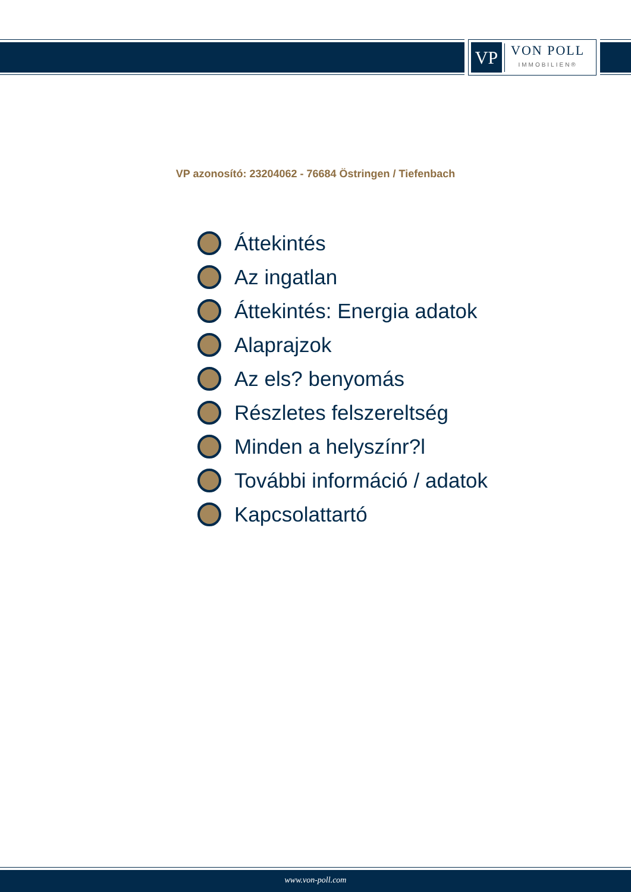VP
VON POLL
IMMOBILIEN®
VP azonosító: 23204062 - 76684 Östringen / Tiefenbach
Áttekintés
Az ingatlan
Áttekintés: Energia adatok
Alaprajzok
Az els? benyomás
Részletes felszereltség
Minden a helyszínr?l
További információ / adatok
Kapcsolattartó
www.von-poll.com